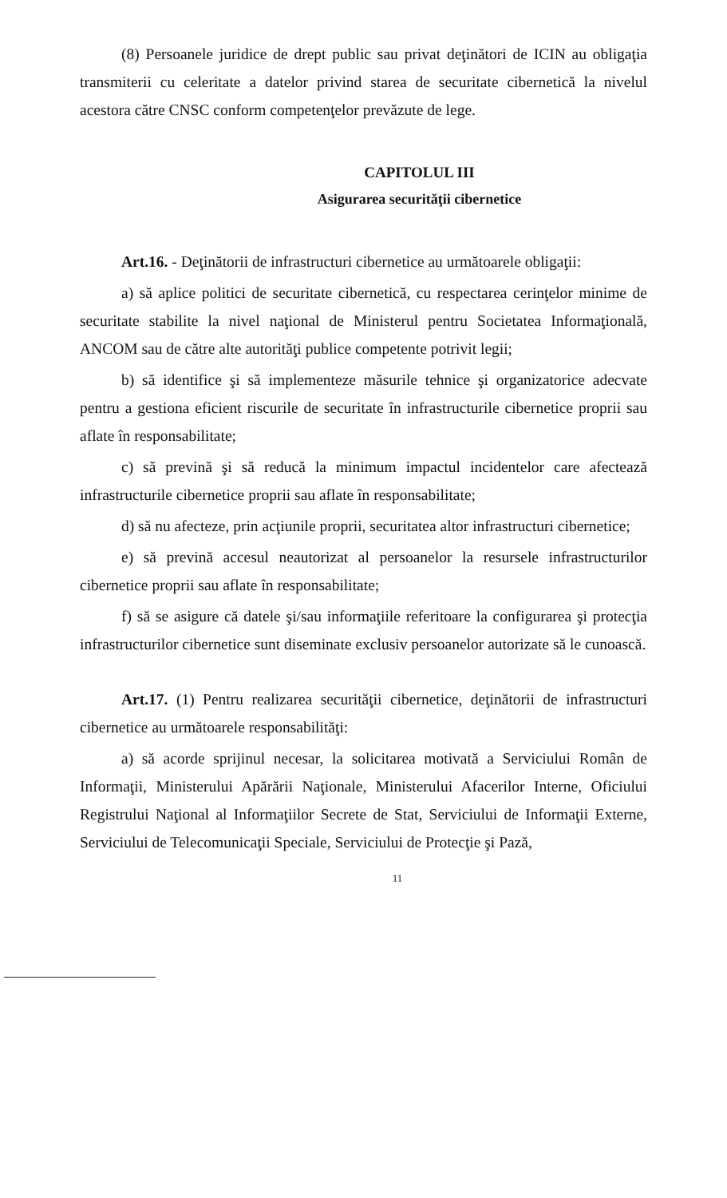(8) Persoanele juridice de drept public sau privat deţinători de ICIN au obligaţia transmiterii cu celeritate a datelor privind starea de securitate cibernetică la nivelul acestora către CNSC conform competenţelor prevăzute de lege.
CAPITOLUL III
Asigurarea securităţii cibernetice
Art.16. - Deţinătorii de infrastructuri cibernetice au următoarele obligaţii:
a) să aplice politici de securitate cibernetică, cu respectarea cerinţelor minime de securitate stabilite la nivel naţional de Ministerul pentru Societatea Informaţională, ANCOM sau de către alte autorităţi publice competente potrivit legii;
b) să identifice şi să implementeze măsurile tehnice şi organizatorice adecvate pentru a gestiona eficient riscurile de securitate în infrastructurile cibernetice proprii sau aflate în responsabilitate;
c) să prevină şi să reducă la minimum impactul incidentelor care afectează infrastructurile cibernetice proprii sau aflate în responsabilitate;
d) să nu afecteze, prin acţiunile proprii, securitatea altor infrastructuri cibernetice;
e) să prevină accesul neautorizat al persoanelor la resursele infrastructurilor cibernetice proprii sau aflate în responsabilitate;
f) să se asigure că datele şi/sau informaţiile referitoare la configurarea şi protecţia infrastructurilor cibernetice sunt diseminate exclusiv persoanelor autorizate să le cunoască.
Art.17. (1) Pentru realizarea securităţii cibernetice, deţinătorii de infrastructuri cibernetice au următoarele responsabilităţi:
a) să acorde sprijinul necesar, la solicitarea motivată a Serviciului Român de Informaţii, Ministerului Apărării Naţionale, Ministerului Afacerilor Interne, Oficiului Registrului Naţional al Informaţiilor Secrete de Stat, Serviciului de Informaţii Externe, Serviciului de Telecomunicaţii Speciale, Serviciului de Protecţie şi Pază,
11